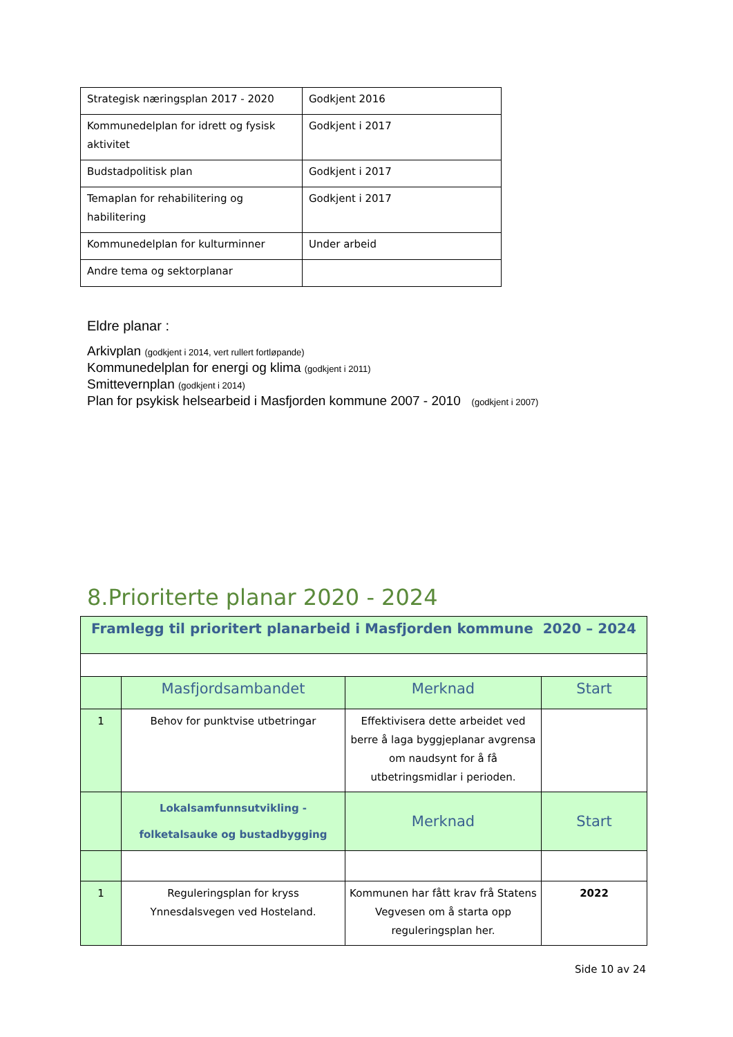| Strategisk næringsplan 2017 - 2020 | Godkjent 2016 |
| Kommunedelplan for idrett og fysisk aktivitet | Godkjent i 2017 |
| Budstadpolitisk plan | Godkjent i 2017 |
| Temaplan for rehabilitering og habilitering | Godkjent i 2017 |
| Kommunedelplan for kulturminner | Under arbeid |
| Andre tema og sektorplanar | |
Eldre planar :
Arkivplan (godkjent i 2014, vert rullert fortløpande)
Kommunedelplan for energi og klima (godkjent i 2011)
Smittevernplan (godkjent i 2014)
Plan for psykisk helsearbeid i Masfjorden kommune 2007 - 2010 (godkjent i 2007)
8.Prioriterte planar 2020 - 2024
| Framlegg til prioritert planarbeid i Masfjorden kommune 2020 – 2024 | | | |
| --- | --- | --- | --- |
| | Masfjordsambandet | Merknad | Start |
| 1 | Behov for punktvise utbetringar | Effektivisera dette arbeidet ved berre å laga byggjeplanar avgrensa om naudsynt for å få utbetringsmidlar i perioden. | |
| | Lokalsamfunnsutvikling - folketalsauke og bustadbygging | Merknad | Start |
| 1 | Reguleringsplan for kryss Ynnesdalsvegen ved Hosteland. | Kommunen har fått krav frå Statens Vegvesen om å starta opp reguleringsplan her. | 2022 |
Side 10 av 24